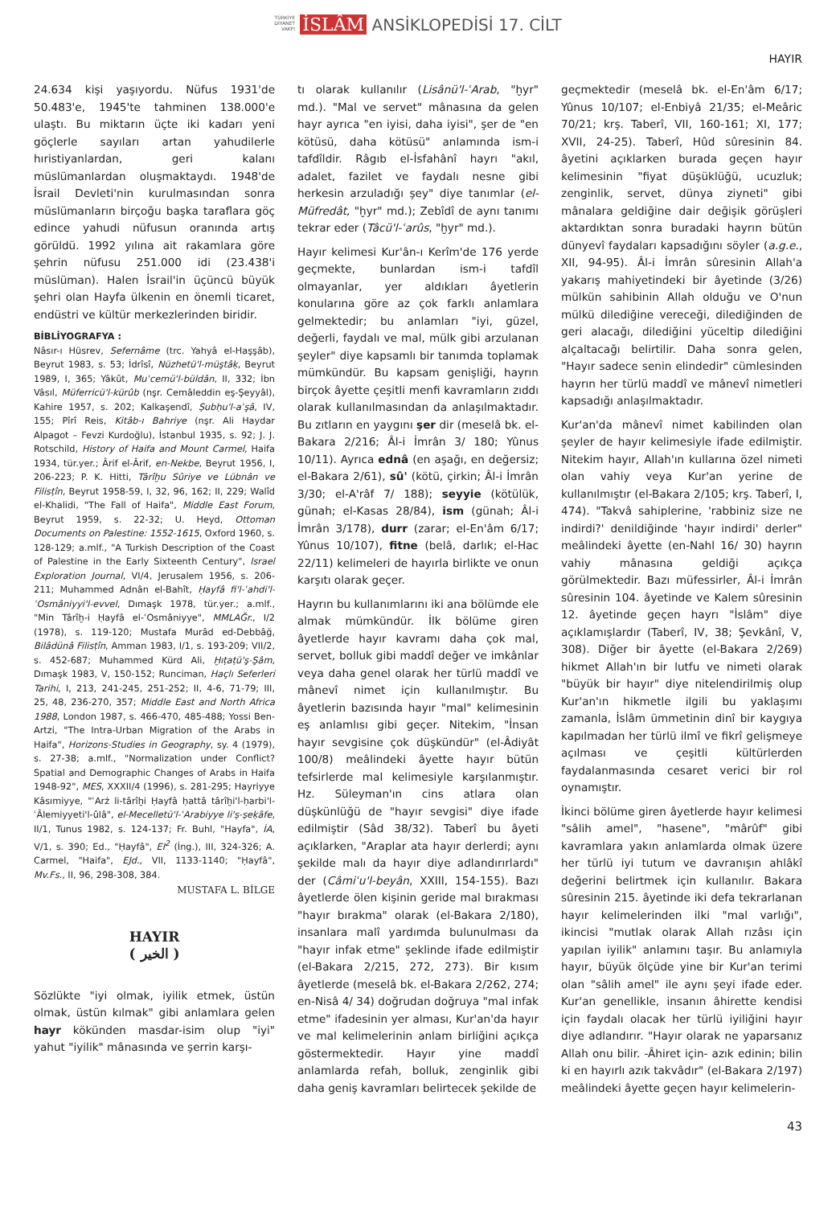TÜRKİYE
DİYANET
VAKFI İSLÂM ANSİKLOPEDİSİ 17. CİLT
HAYIR
24.634 kişi yaşıyordu. Nüfus 1931'de 50.483'e, 1945'te tahminen 138.000'e ulaştı. Bu miktarın üçte iki kadarı yeni göçlerle sayıları artan yahudilerle hıristiyanlardan, geri kalanı müslümanlardan oluşmaktaydı. 1948'de İsrail Devleti'nin kurulmasından sonra müslümanların birçoğu başka taraflara göç edince yahudi nüfusun oranında artış görüldü. 1992 yılına ait rakamlara göre şehrin nüfusu 251.000 idi (23.438'i müslüman). Halen İsrail'in üçüncü büyük şehri olan Hayfa ülkenin en önemli ticaret, endüstri ve kültür merkezlerinden biridir.
BİBLİYOGRAFYA :
Nâsır-ı Hüsrev, Sefernâme (trc. Yahyâ el-Haşşâb), Beyrut 1983, s. 53; İdrîsî, Nüzhetü'l-müştâḳ, Beyrut 1989, I, 365; Yâkūt, Muʿcemü'l-büldân, II, 332; İbn Vâsıl, Müferricü'l-kürûb (nşr. Cemâleddin eş-Şeyyâl), Kahire 1957, s. 202; Kalkaşendî, Ṣubḥu'l-aʿşâ, IV, 155; Pîrî Reis, Kitâb-ı Bahriye (nşr. Ali Haydar Alpagot – Fevzi Kurdoğlu), İstanbul 1935, s. 92; J. J. Rotschild, History of Haifa and Mount Carmel, Haifa 1934, tür.yer.; Ârif el-Ârif, en-Nekbe, Beyrut 1956, I, 206-223; P. K. Hitti, Târîḫu Sûriye ve Lübnân ve Filisṭîn, Beyrut 1958-59, I, 32, 96, 162; II, 229; Walîd el-Khalidi, "The Fall of Haifa", Middle East Forum, Beyrut 1959, s. 22-32; U. Heyd, Ottoman Documents on Palestine: 1552-1615, Oxford 1960, s. 128-129; a.mlf., "A Turkish Description of the Coast of Palestine in the Early Sixteenth Century", Israel Exploration Journal, VI/4, Jerusalem 1956, s. 206-211; Muhammed Adnân el-Bahît, Ḥayfâ fi'l-ʿahdi'l-ʿOsmâniyyi'l-evvel, Dımaşk 1978, tür.yer.; a.mlf., "Min Târîḫ-i Ḥayfâ el-ʿOsmâniyye", MMLAĞr., I/2 (1978), s. 119-120; Mustafa Murâd ed-Debbâğ, Bilâdünâ Filisṭîn, Amman 1983, I/1, s. 193-209; VII/2, s. 452-687; Muhammed Kürd Ali, Ḫıṭaṭü'ş-Şâm, Dımaşk 1983, V, 150-152; Runciman, Haçlı Seferleri Tarihi, I, 213, 241-245, 251-252; II, 4-6, 71-79; III, 25, 48, 236-270, 357; Middle East and North Africa 1988, London 1987, s. 466-470, 485-488; Yossi Ben-Artzi, "The Intra-Urban Migration of the Arabs in Haifa", Horizons-Studies in Geography, sy. 4 (1979), s. 27-38; a.mlf., "Normalization under Conflict? Spatial and Demographic Changes of Arabs in Haifa 1948-92", MES, XXXII/4 (1996), s. 281-295; Hayriyye Kâsımiyye, "ʿArż li-târîḫi Ḥayfâ ḥattâ târîḫi'l-ḥarbi'l-ʿÂlemiyyeti'l-ûlâ", el-Mecelletü'l-ʿArabiyye li'ṣ-ṣeḳâfe, II/1, Tunus 1982, s. 124-137; Fr. Buhl, "Hayfa", İA, V/1, s. 390; Ed., "Ḥayfâ", EI<sup>2</sup> (İng.), III, 324-326; A. Carmel, "Haifa", EJd., VII, 1133-1140; "Ḥayfâ", Mv.Fs., II, 96, 298-308, 384.
MUSTAFA L. BİLGE
HAYIR
( الخير )
Sözlükte "iyi olmak, iyilik etmek, üstün olmak, üstün kılmak" gibi anlamlara gelen hayr kökünden masdar-isim olup "iyi" yahut "iyilik" mânasında ve şerrin karşı-
tı olarak kullanılır (Lisânü'l-ʿArab, "ḫyr" md.). "Mal ve servet" mânasına da gelen hayr ayrıca "en iyisi, daha iyisi", şer de "en kötüsü, daha kötüsü" anlamında ism-i tafdîldir. Râgıb el-İsfahânî hayrı "akıl, adalet, fazilet ve faydalı nesne gibi herkesin arzuladığı şey" diye tanımlar (el-Müfredât, "ḫyr" md.); Zebîdî de aynı tanımı tekrar eder (Tâcü'l-ʿarûs, "ḫyr" md.).
Hayır kelimesi Kur'ân-ı Kerîm'de 176 yerde geçmekte, bunlardan ism-i tafdîl olmayanlar, yer aldıkları âyetlerin konularına göre az çok farklı anlamlara gelmektedir; bu anlamları "iyi, güzel, değerli, faydalı ve mal, mülk gibi arzulanan şeyler" diye kapsamlı bir tanımda toplamak mümkündür. Bu kapsam genişliği, hayrın birçok âyette çeşitli menfi kavramların zıddı olarak kullanılmasından da anlaşılmaktadır. Bu zıtların en yaygını şer dir (meselâ bk. el-Bakara 2/216; Âl-i İmrân 3/ 180; Yûnus 10/11). Ayrıca ednâ (en aşağı, en değersiz; el-Bakara 2/61), sû' (kötü, çirkin; Âl-i İmrân 3/30; el-A'râf 7/ 188); seyyie (kötülük, günah; el-Kasas 28/84), ism (günah; Âl-i İmrân 3/178), durr (zarar; el-En'âm 6/17; Yûnus 10/107), fitne (belâ, darlık; el-Hac 22/11) kelimeleri de hayırla birlikte ve onun karşıtı olarak geçer.
Hayrın bu kullanımlarını iki ana bölümde ele almak mümkündür. İlk bölüme giren âyetlerde hayır kavramı daha çok mal, servet, bolluk gibi maddî değer ve imkânlar veya daha genel olarak her türlü maddî ve mânevî nimet için kullanılmıştır. Bu âyetlerin bazısında hayır "mal" kelimesinin eş anlamlısı gibi geçer. Nitekim, "İnsan hayır sevgisine çok düşkündür" (el-Âdiyât 100/8) meâlindeki âyette hayır bütün tefsirlerde mal kelimesiyle karşılanmıştır. Hz. Süleyman'ın cins atlara olan düşkünlüğü de "hayır sevgisi" diye ifade edilmiştir (Sâd 38/32). Taberî bu âyeti açıklarken, "Araplar ata hayır derlerdi; aynı şekilde malı da hayır diye adlandırırlardı" der (Câmiʿu'l-beyân, XXIII, 154-155). Bazı âyetlerde ölen kişinin geride mal bırakması "hayır bırakma" olarak (el-Bakara 2/180), insanlara malî yardımda bulunulması da "hayır infak etme" şeklinde ifade edilmiştir (el-Bakara 2/215, 272, 273). Bir kısım âyetlerde (meselâ bk. el-Bakara 2/262, 274; en-Nisâ 4/ 34) doğrudan doğruya "mal infak etme" ifadesinin yer alması, Kur'an'da hayır ve mal kelimelerinin anlam birliğini açıkça göstermektedir. Hayır yine maddî anlamlarda refah, bolluk, zenginlik gibi daha geniş kavramları belirtecek şekilde de
geçmektedir (meselâ bk. el-En'âm 6/17; Yûnus 10/107; el-Enbiyâ 21/35; el-Meâric 70/21; krş. Taberî, VII, 160-161; XI, 177; XVII, 24-25). Taberî, Hûd sûresinin 84. âyetini açıklarken burada geçen hayır kelimesinin "fiyat düşüklüğü, ucuzluk; zenginlik, servet, dünya ziyneti" gibi mânalara geldiğine dair değişik görüşleri aktardıktan sonra buradaki hayrın bütün dünyevî faydaları kapsadığını söyler (a.g.e., XII, 94-95). Âl-i İmrân sûresinin Allah'a yakarış mahiyetindeki bir âyetinde (3/26) mülkün sahibinin Allah olduğu ve O'nun mülkü dilediğine vereceği, dilediğinden de geri alacağı, dilediğini yüceltip dilediğini alçaltacağı belirtilir. Daha sonra gelen, "Hayır sadece senin elindedir" cümlesinden hayrın her türlü maddî ve mânevî nimetleri kapsadığı anlaşılmaktadır.
Kur'an'da mânevî nimet kabilinden olan şeyler de hayır kelimesiyle ifade edilmiştir. Nitekim hayır, Allah'ın kullarına özel nimeti olan vahiy veya Kur'an yerine de kullanılmıştır (el-Bakara 2/105; krş. Taberî, I, 474). "Takvâ sahiplerine, 'rabbiniz size ne indirdi?' denildiğinde 'hayır indirdi' derler" meâlindeki âyette (en-Nahl 16/ 30) hayrın vahiy mânasına geldiği açıkça görülmektedir. Bazı müfessirler, Âl-i İmrân sûresinin 104. âyetinde ve Kalem sûresinin 12. âyetinde geçen hayrı "İslâm" diye açıklamışlardır (Taberî, IV, 38; Şevkânî, V, 308). Diğer bir âyette (el-Bakara 2/269) hikmet Allah'ın bir lutfu ve nimeti olarak "büyük bir hayır" diye nitelendirilmiş olup Kur'an'ın hikmetle ilgili bu yaklaşımı zamanla, İslâm ümmetinin dinî bir kaygıya kapılmadan her türlü ilmî ve fikrî gelişmeye açılması ve çeşitli kültürlerden faydalanmasında cesaret verici bir rol oynamıştır.
İkinci bölüme giren âyetlerde hayır kelimesi "sâlih amel", "hasene", "mârûf" gibi kavramlara yakın anlamlarda olmak üzere her türlü iyi tutum ve davranışın ahlâkî değerini belirtmek için kullanılır. Bakara sûresinin 215. âyetinde iki defa tekrarlanan hayır kelimelerinden ilki "mal varlığı", ikincisi "mutlak olarak Allah rızâsı için yapılan iyilik" anlamını taşır. Bu anlamıyla hayır, büyük ölçüde yine bir Kur'an terimi olan "sâlih amel" ile aynı şeyi ifade eder. Kur'an genellikle, insanın âhirette kendisi için faydalı olacak her türlü iyiliğini hayır diye adlandırır. "Hayır olarak ne yaparsanız Allah onu bilir. -Âhiret için- azık edinin; bilin ki en hayırlı azık takvâdır" (el-Bakara 2/197) meâlindeki âyette geçen hayır kelimelerin-
43